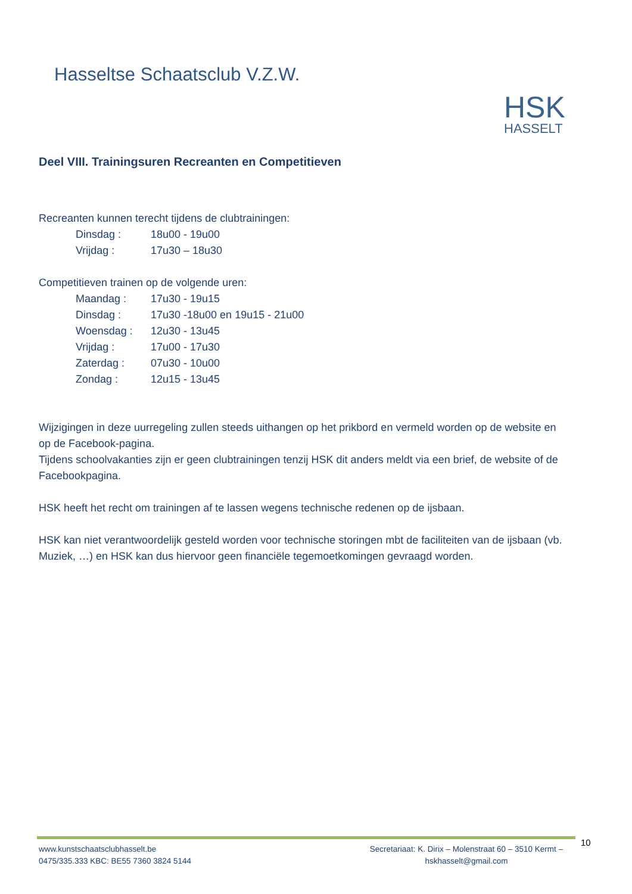Hasseltse Schaatsclub V.Z.W.
HSK
HASSELT
Deel VIII. Trainingsuren Recreanten en Competitieven
Recreanten kunnen terecht tijdens de clubtrainingen:
| Dinsdag : | 18u00 - 19u00 |
| Vrijdag : | 17u30 – 18u30 |
Competitieven trainen op de volgende uren:
| Maandag : | 17u30 - 19u15 |
| Dinsdag : | 17u30 -18u00 en 19u15 - 21u00 |
| Woensdag : | 12u30 - 13u45 |
| Vrijdag : | 17u00 - 17u30 |
| Zaterdag : | 07u30 - 10u00 |
| Zondag : | 12u15 - 13u45 |
Wijzigingen in deze uurregeling zullen steeds uithangen op het prikbord en vermeld worden op de website en op de Facebook-pagina.
Tijdens schoolvakanties zijn er geen clubtrainingen tenzij HSK dit anders meldt via een brief, de website of de Facebookpagina.
HSK heeft het recht om trainingen af te lassen wegens technische redenen op de ijsbaan.
HSK kan niet verantwoordelijk gesteld worden voor technische storingen mbt de faciliteiten van de ijsbaan (vb. Muziek, …) en HSK kan dus hiervoor geen financiële tegemoetkomingen gevraagd worden.
10
www.kunstschaatsclubhasselt.be
0475/335.333 KBC: BE55 7360 3824 5144
Secretariaat: K. Dirix – Molenstraat 60 – 3510 Kermt –
hskhasselt@gmail.com